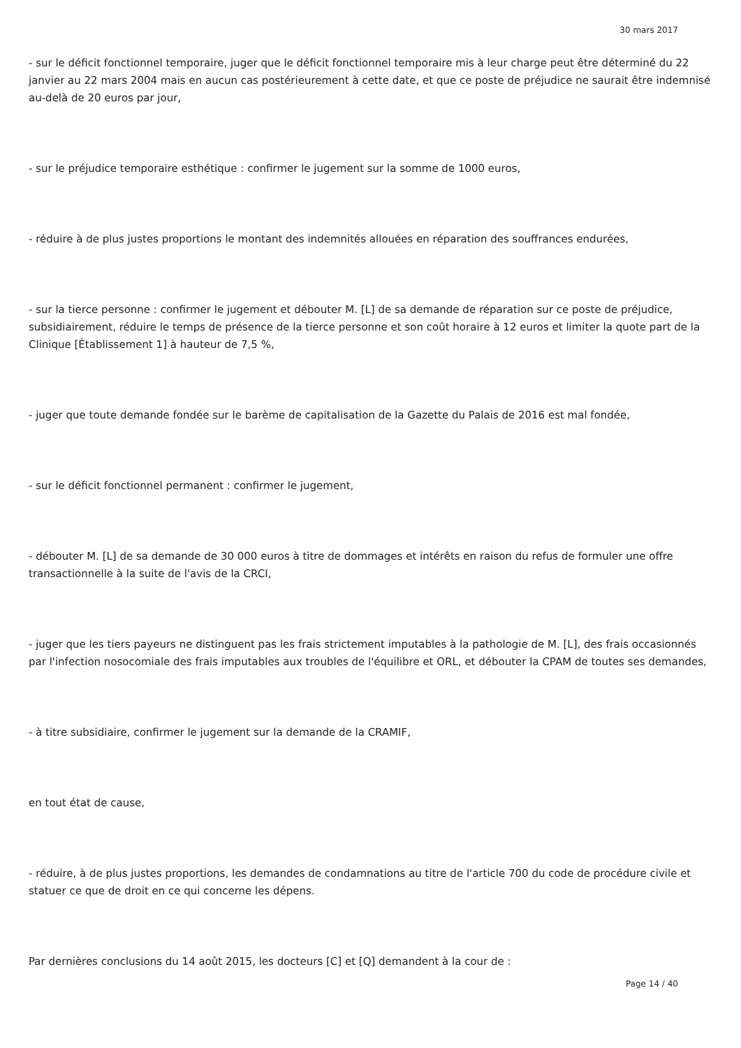30 mars 2017
- sur le déficit fonctionnel temporaire, juger que le déficit fonctionnel temporaire mis à leur charge peut être déterminé du 22 janvier au 22 mars 2004 mais en aucun cas postérieurement à cette date, et que ce poste de préjudice ne saurait être indemnisé au-delà de 20 euros par jour,
- sur le préjudice temporaire esthétique : confirmer le jugement sur la somme de 1000 euros,
- réduire à de plus justes proportions le montant des indemnités allouées en réparation des souffrances endurées,
- sur la tierce personne : confirmer le jugement et débouter M. [L] de sa demande de réparation sur ce poste de préjudice, subsidiairement, réduire le temps de présence de la tierce personne et son coût horaire à 12 euros et limiter la quote part de la Clinique [Établissement 1] à hauteur de 7,5 %,
- juger que toute demande fondée sur le barème de capitalisation de la Gazette du Palais de 2016 est mal fondée,
- sur le déficit fonctionnel permanent : confirmer le jugement,
- débouter M. [L] de sa demande de 30 000 euros à titre de dommages et intérêts en raison du refus de formuler une offre transactionnelle à la suite de l'avis de la CRCI,
- juger que les tiers payeurs ne distinguent pas les frais strictement imputables à la pathologie de M. [L], des frais occasionnés par l'infection nosocomiale des frais imputables aux troubles de l'équilibre et ORL, et débouter la CPAM de toutes ses demandes,
- à titre subsidiaire, confirmer le jugement sur la demande de la CRAMIF,
en tout état de cause,
- réduire, à de plus justes proportions, les demandes de condamnations au titre de l'article 700 du code de procédure civile et statuer ce que de droit en ce qui concerne les dépens.
Par dernières conclusions du 14 août 2015, les docteurs [C] et [Q] demandent à la cour de :
Page 14 / 40